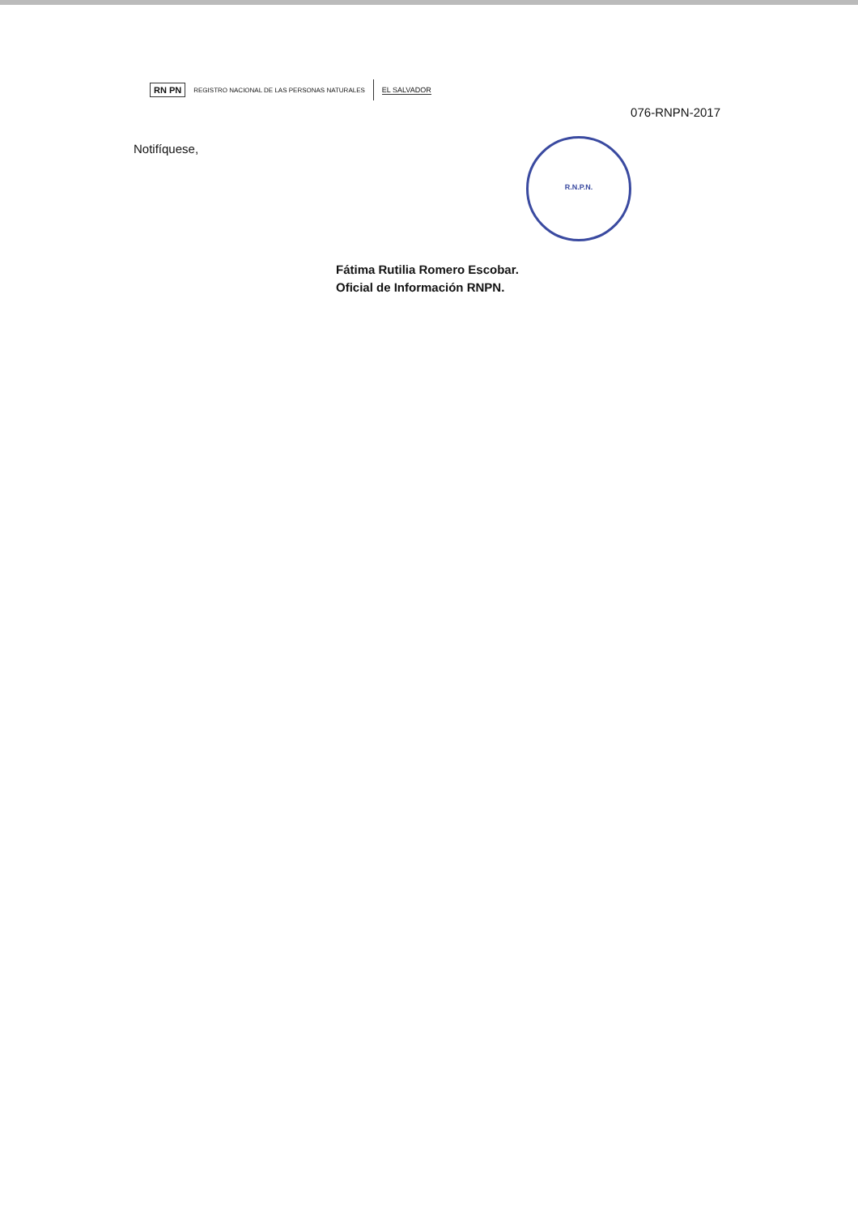RN PN REGISTRO NACIONAL DE LAS PERSONAS NATURALES EL SALVADOR
R.N.P.N.
076-RNPN-2017
Notifíquese,
Fátima Rutilia Romero Escobar.
Oficial de Información RNPN.